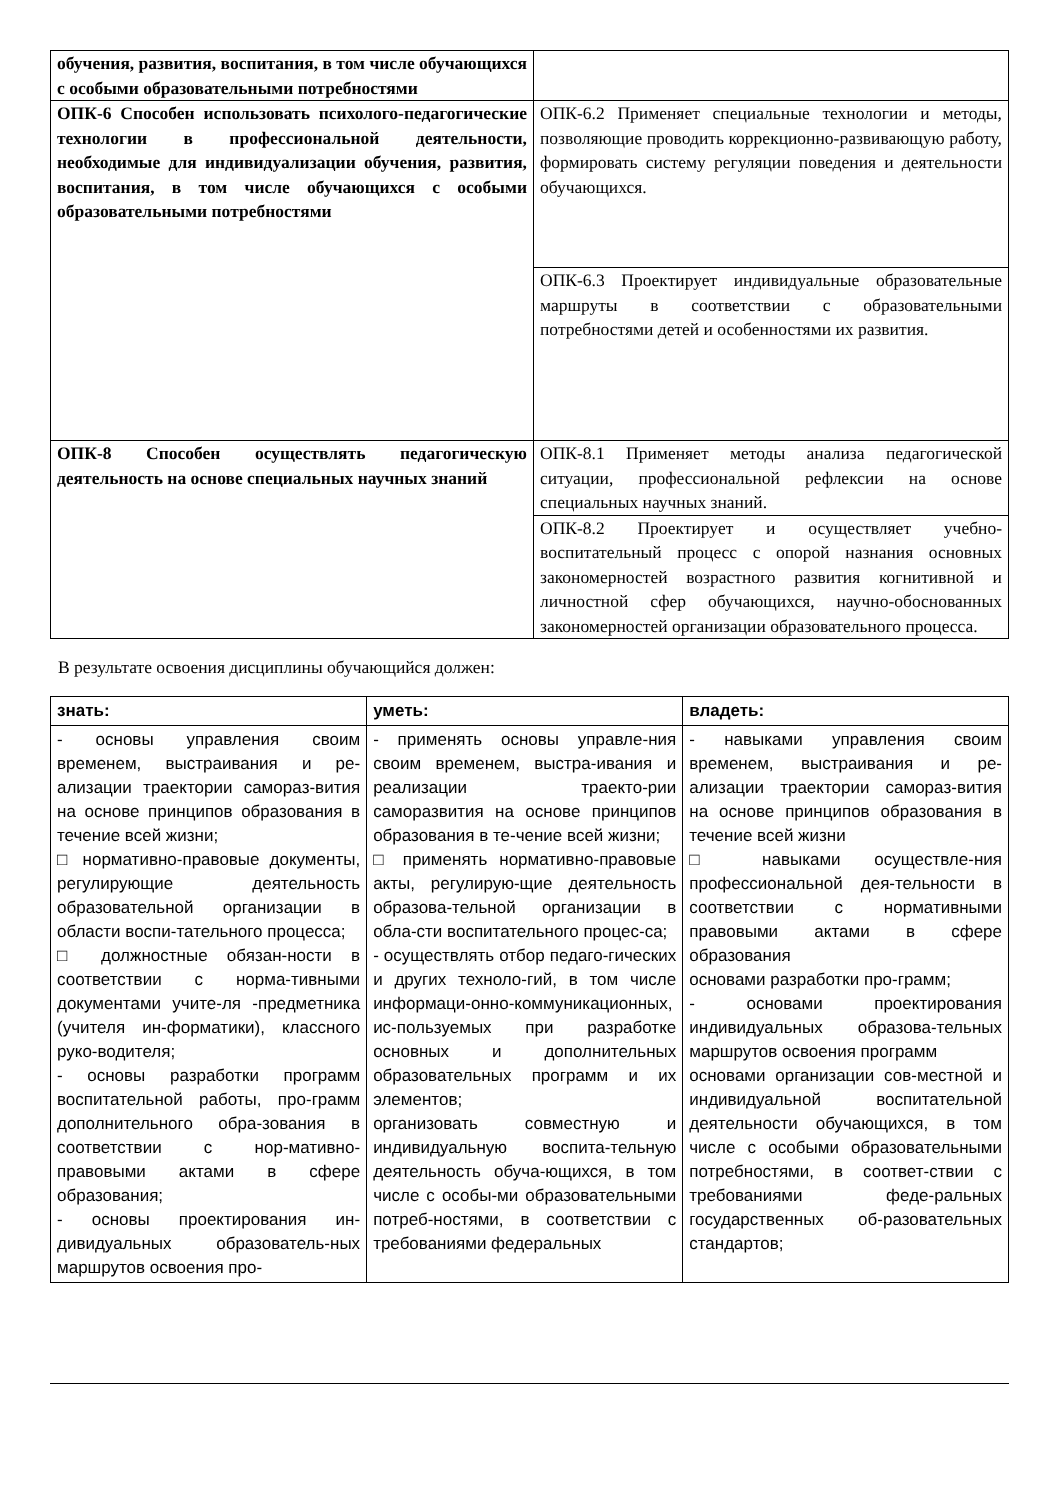| обучения, развития, воспитания, в том числе обучающихся с особыми образовательными потребностями | |
| ОПК-6 Способен использовать психолого-педагогические технологии в профессиональной деятельности, необходимые для индивидуализации обучения, развития, воспитания, в том числе обучающихся с особыми образовательными потребностями | ОПК-6.2 Применяет специальные технологии и методы, позволяющие проводить коррекционно-развивающую работу, формировать систему регуляции поведения и деятельности обучающихся. |
| | ОПК-6.3 Проектирует индивидуальные образовательные маршруты в соответствии с образовательными потребностями детей и особенностями их развития. |
| ОПК-8 Способен осуществлять педагогическую деятельность на основе специальных научных знаний | ОПК-8.1 Применяет методы анализа педагогической ситуации, профессиональной рефлексии на основе специальных научных знаний. |
| | ОПК-8.2 Проектирует и осуществляет учебно-воспитательный процесс с опорой назнания основных закономерностей возрастного развития когнитивной и личностной сфер обучающихся, научно-обоснованных закономерностей организации образовательного процесса. |
В результате освоения дисциплины обучающийся должен:
| знать: | уметь: | владеть: |
| - основы управления своим временем, выстраивания и ре-ализации траектории саморaз-вития на основе принципов образования в течение всей жизни; □ нормативно-правовые документы, регулирующие деятельность образовательной организации в области воспи-тательного процесса; □ должностные обязан-ности в соответствии с норма-тивными документами учите-ля -предметника (учителя ин-форматики), классного руко-водителя; - основы разработки программ воспитательной работы, про-грамм дополнительного обра-зования в соответствии с нор-мативно-правовыми актами в сфере образования; - основы проектирования ин-дивидуальных образователь-ных маршрутов освоения про- | - применять основы управле-ния своим временем, выстра-ивания и реализации траекто-рии саморазвития на основе принципов образования в те-чение всей жизни; □ применять нормативно-правовые акты, регулирую-щие деятельность образова-тельной организации в обла-сти воспитательного процес-са; - осуществлять отбор педаго-гических и других техноло-гий, в том числе информаци-онно-коммуникационных, ис-пользуемых при разработке основных и дополнительных образовательных программ и их элементов; организовать совместную и индивидуальную воспита-тельную деятельность обуча-ющихся, в том числе с особы-ми образовательными потреб-ностями, в соответствии с требованиями федеральных | - навыками управления своим временем, выстраивания и ре-ализации траектории саморaз-вития на основе принципов образования в течение всей жизни □ навыками осуществле-ния профессиональной дея-тельности в соответствии с нормативными правовыми актами в сфере образования основами разработки про-грамм; - основами проектирования индивидуальных образова-тельных маршрутов освоения программ основами организации сов-местной и индивидуальной воспитательной деятельности обучающихся, в том числе с особыми образовательными потребностями, в соответ-ствии с требованиями феде-ральных государственных об-разовательных стандартов; |